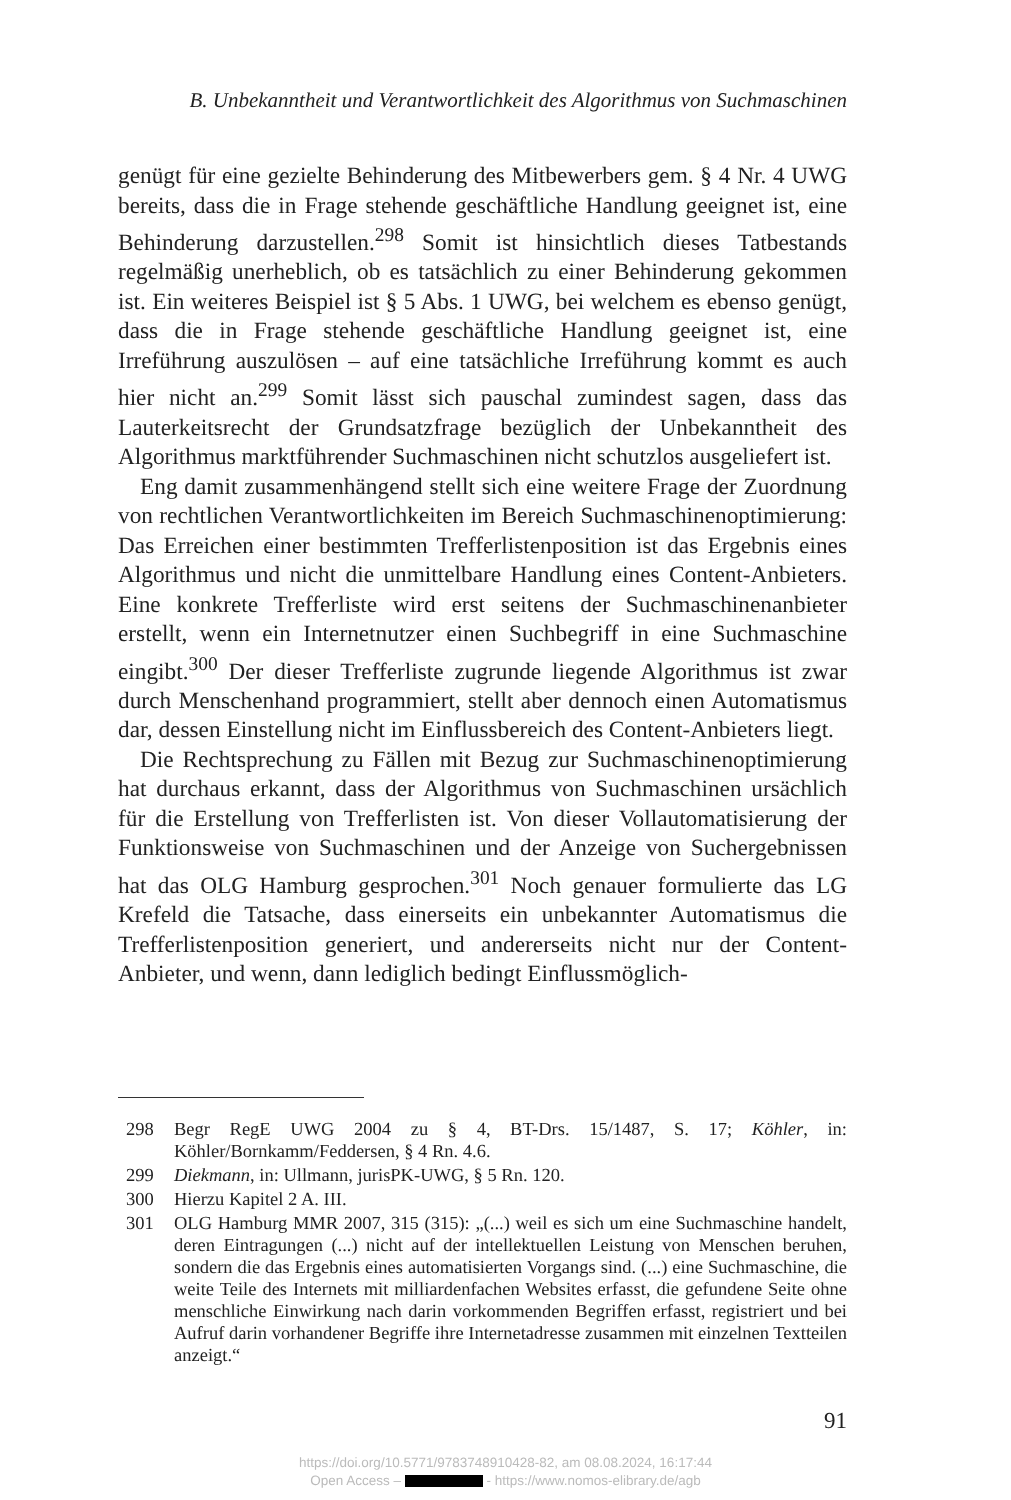B. Unbekanntheit und Verantwortlichkeit des Algorithmus von Suchmaschinen
genügt für eine gezielte Behinderung des Mitbewerbers gem. § 4 Nr. 4 UWG bereits, dass die in Frage stehende geschäftliche Handlung geeignet ist, eine Behinderung darzustellen.<sup>298</sup> Somit ist hinsichtlich dieses Tatbestands regelmäßig unerheblich, ob es tatsächlich zu einer Behinderung gekommen ist. Ein weiteres Beispiel ist § 5 Abs. 1 UWG, bei welchem es ebenso genügt, dass die in Frage stehende geschäftliche Handlung geeignet ist, eine Irreführung auszulösen – auf eine tatsächliche Irreführung kommt es auch hier nicht an.<sup>299</sup> Somit lässt sich pauschal zumindest sagen, dass das Lauterkeitsrecht der Grundsatzfrage bezüglich der Unbekanntheit des Algorithmus marktführender Suchmaschinen nicht schutzlos ausgeliefert ist.
Eng damit zusammenhängend stellt sich eine weitere Frage der Zuordnung von rechtlichen Verantwortlichkeiten im Bereich Suchmaschinenoptimierung: Das Erreichen einer bestimmten Trefferlistenposition ist das Ergebnis eines Algorithmus und nicht die unmittelbare Handlung eines Content-Anbieters. Eine konkrete Trefferliste wird erst seitens der Suchmaschinenanbieter erstellt, wenn ein Internetnutzer einen Suchbegriff in eine Suchmaschine eingibt.<sup>300</sup> Der dieser Trefferliste zugrunde liegende Algorithmus ist zwar durch Menschenhand programmiert, stellt aber dennoch einen Automatismus dar, dessen Einstellung nicht im Einflussbereich des Content-Anbieters liegt.
Die Rechtsprechung zu Fällen mit Bezug zur Suchmaschinenoptimierung hat durchaus erkannt, dass der Algorithmus von Suchmaschinen ursächlich für die Erstellung von Trefferlisten ist. Von dieser Vollautomatisierung der Funktionsweise von Suchmaschinen und der Anzeige von Suchergebnissen hat das OLG Hamburg gesprochen.<sup>301</sup> Noch genauer formulierte das LG Krefeld die Tatsache, dass einerseits ein unbekannter Automatismus die Trefferlistenposition generiert, und andererseits nicht nur der Content-Anbieter, und wenn, dann lediglich bedingt Einflussmöglich-
298 Begr RegE UWG 2004 zu § 4, BT-Drs. 15/1487, S. 17; Köhler, in: Köhler/Bornkamm/Feddersen, § 4 Rn. 4.6.
299 Diekmann, in: Ullmann, jurisPK-UWG, § 5 Rn. 120.
300 Hierzu Kapitel 2 A. III.
301 OLG Hamburg MMR 2007, 315 (315): „(...) weil es sich um eine Suchmaschine handelt, deren Eintragungen (...) nicht auf der intellektuellen Leistung von Menschen beruhen, sondern die das Ergebnis eines automatisierten Vorgangs sind. (...) eine Suchmaschine, die weite Teile des Internets mit milliardenfachen Websites erfasst, die gefundene Seite ohne menschliche Einwirkung nach darin vorkommenden Begriffen erfasst, registriert und bei Aufruf darin vorhandener Begriffe ihre Internetadresse zusammen mit einzelnen Textteilen anzeigt.“
91
https://doi.org/10.5771/9783748910428-82, am 08.08.2024, 16:17:44
Open Access – - https://www.nomos-elibrary.de/agb